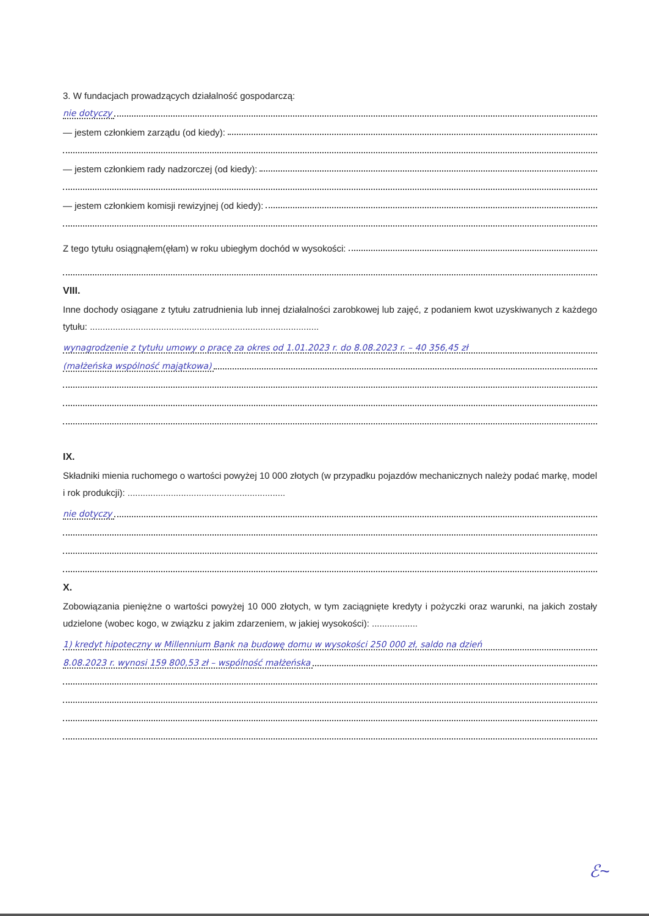3. W fundacjach prowadzących działalność gospodarczą:
nie dotyczy
— jestem członkiem zarządu (od kiedy):
— jestem członkiem rady nadzorczej (od kiedy):
— jestem członkiem komisji rewizyjnej (od kiedy):
Z tego tytułu osiągnąłem(ęłam) w roku ubiegłym dochód w wysokości:
VIII.
Inne dochody osiągane z tytułu zatrudnienia lub innej działalności zarobkowej lub zajęć, z podaniem kwot uzyskiwanych z każdego tytułu: ..........................................................................................
wynagrodzenie z tytułu umowy o pracę za okres od 1.01.2023 r. do 8.08.2023 r. – 40 356,45 zł
(małżeńska wspólność majątkowa)
IX.
Składniki mienia ruchomego o wartości powyżej 10 000 złotych (w przypadku pojazdów mechanicznych należy podać markę, model i rok produkcji): ..............................................................
nie dotyczy
X.
Zobowiązania pieniężne o wartości powyżej 10 000 złotych, w tym zaciągnięte kredyty i pożyczki oraz warunki, na jakich zostały udzielone (wobec kogo, w związku z jakim zdarzeniem, w jakiej wysokości): ..................
1) kredyt hipoteczny w Millennium Bank na budowę domu w wysokości 250 000 zł, saldo na dzień
8.08.2023 r. wynosi 159 800,53 zł – wspólność małżeńska
ℰ~